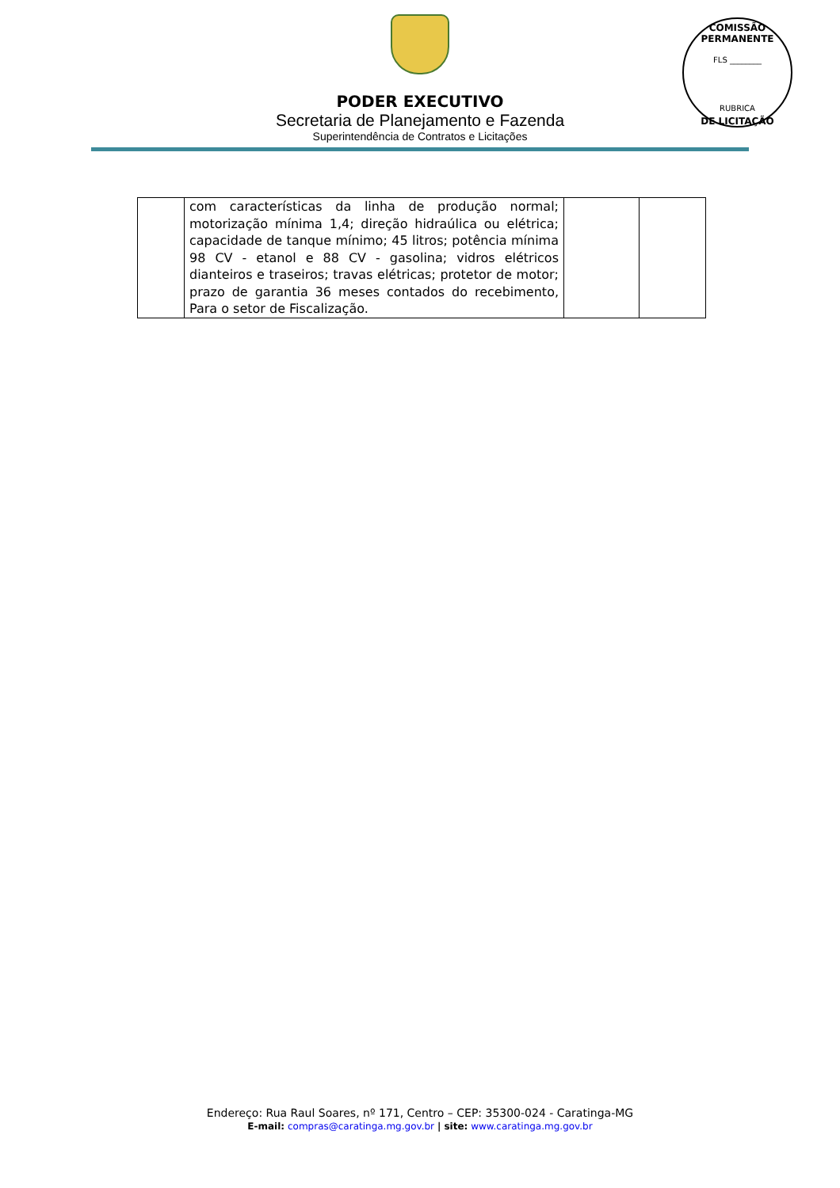PODER EXECUTIVO
Secretaria de Planejamento e Fazenda
Superintendência de Contratos e Licitações
COMISSÃO PERMANENTE
FLS ________
RUBRICA
DE LICITAÇÃO
| | com características da linha de produção normal; motorização mínima 1,4; direção hidraúlica ou elétrica; capacidade de tanque mínimo; 45 litros; potência mínima 98 CV - etanol e 88 CV - gasolina; vidros elétricos dianteiros e traseiros; travas elétricas; protetor de motor; prazo de garantia 36 meses contados do recebimento, Para o setor de Fiscalização. | | |
Endereço: Rua Raul Soares, nº 171, Centro – CEP: 35300-024 - Caratinga-MG
E-mail: compras@caratinga.mg.gov.br | site: www.caratinga.mg.gov.br